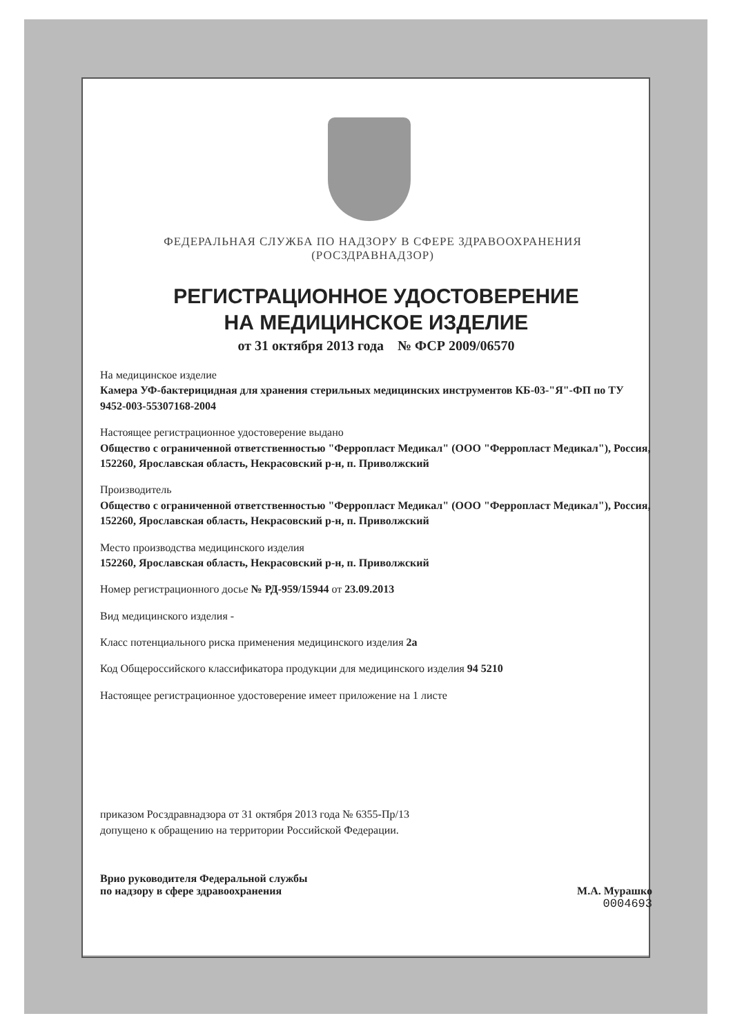ФЕДЕРАЛЬНАЯ СЛУЖБА ПО НАДЗОРУ В СФЕРЕ ЗДРАВООХРАНЕНИЯ
(РОСЗДРАВНАДЗОР)
РЕГИСТРАЦИОННОЕ УДОСТОВЕРЕНИЕ
НА МЕДИЦИНСКОЕ ИЗДЕЛИЕ
от 31 октября 2013 года № ФСР 2009/06570
На медицинское изделие
Камера УФ-бактерицидная для хранения стерильных медицинских инструментов КБ-03-"Я"-ФП по ТУ 9452-003-55307168-2004
Настоящее регистрационное удостоверение выдано
Общество с ограниченной ответственностью "Ферропласт Медикал" (ООО "Ферропласт Медикал"), Россия,
152260, Ярославская область, Некрасовский р-н, п. Приволжский
Производитель
Общество с ограниченной ответственностью "Ферропласт Медикал" (ООО "Ферропласт Медикал"), Россия,
152260, Ярославская область, Некрасовский р-н, п. Приволжский
Место производства медицинского изделия
152260, Ярославская область, Некрасовский р-н, п. Приволжский
Номер регистрационного досье № РД-959/15944 от 23.09.2013
Вид медицинского изделия -
Класс потенциального риска применения медицинского изделия 2а
Код Общероссийского классификатора продукции для медицинского изделия 94 5210
Настоящее регистрационное удостоверение имеет приложение на 1 листе
приказом Росздравнадзора от 31 октября 2013 года № 6355-Пр/13
допущено к обращению на территории Российской Федерации.
Врио руководителя Федеральной службы
по надзору в сфере здравоохранения М.А. Мурашко
0004693